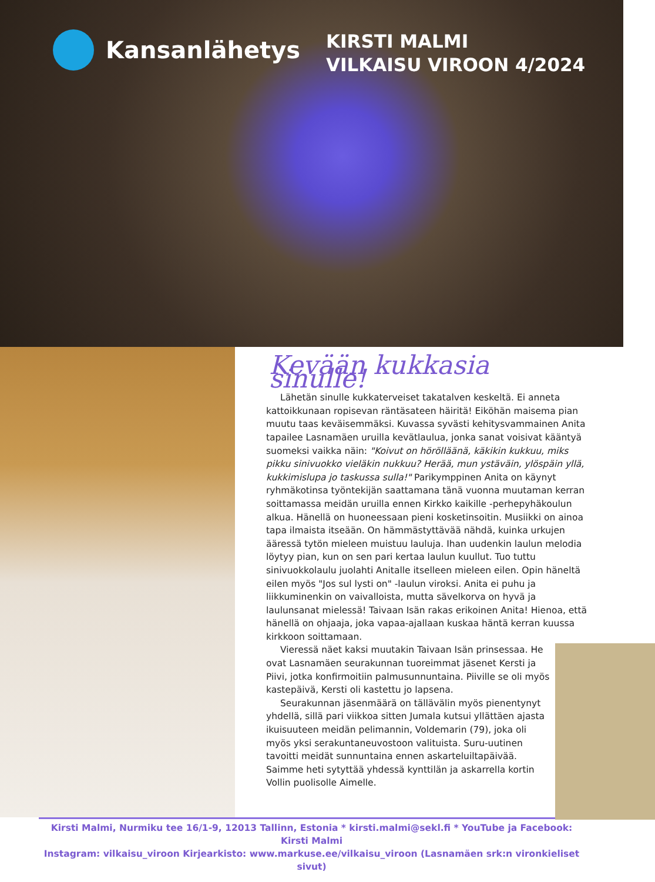Kansanlähetys
KIRSTI MALMI
VILKAISU VIROON 4/2024
Kevään kukkasia sinulle!
Lähetän sinulle kukkaterveiset takatalven keskeltä. Ei anneta kattoikkunaan ropisevan räntäsateen häiritä! Eiköhän maisema pian muutu taas keväisemmäksi. Kuvassa syvästi kehitysvammainen Anita tapailee Lasnamäen uruilla kevätlaulua, jonka sanat voisivat kääntyä suomeksi vaikka näin: "Koivut on hörölläänä, käkikin kukkuu, miks pikku sinivuokko vieläkin nukkuu? Herää, mun ystäväin, ylöspäin yllä, kukkimislupa jo taskussa sulla!" Parikymppinen Anita on käynyt ryhmäkotinsa työntekijän saattamana tänä vuonna muutaman kerran soittamassa meidän uruilla ennen Kirkko kaikille -perhepyhäkoulun alkua. Hänellä on huoneessaan pieni kosketinsoitin. Musiikki on ainoa tapa ilmaista itseään. On hämmästyttävää nähdä, kuinka urkujen ääressä tytön mieleen muistuu lauluja. Ihan uudenkin laulun melodia löytyy pian, kun on sen pari kertaa laulun kuullut. Tuo tuttu sinivuokkolaulu juolahti Anitalle itselleen mieleen eilen. Opin häneltä eilen myös "Jos sul lysti on" -laulun viroksi. Anita ei puhu ja liikkuminenkin on vaivalloista, mutta sävelkorva on hyvä ja laulunsanat mielessä! Taivaan Isän rakas erikoinen Anita! Hienoa, että hänellä on ohjaaja, joka vapaa-ajallaan kuskaa häntä kerran kuussa kirkkoon soittamaan.
Vieressä näet kaksi muutakin Taivaan Isän prinsessaa. He ovat Lasnamäen seurakunnan tuoreimmat jäsenet Kersti ja Piivi, jotka konfirmoitiin palmusunnuntaina. Piiville se oli myös kastepäivä, Kersti oli kastettu jo lapsena.
Seurakunnan jäsenmäärä on tällävälin myös pienentynyt yhdellä, sillä pari viikkoa sitten Jumala kutsui yllättäen ajasta ikuisuuteen meidän pelimannin, Voldemarin (79), joka oli myös yksi serakuntaneuvostoon valituista. Suru-uutinen tavoitti meidät sunnuntaina ennen askarteluiltapäivää. Saimme heti sytyttää yhdessä kynttilän ja askarrella kortin Vollin puolisolle Aimelle.
Kirsti Malmi, Nurmiku tee 16/1-9, 12013 Tallinn, Estonia * kirsti.malmi@sekl.fi * YouTube ja Facebook: Kirsti Malmi
Instagram: vilkaisu_viroon Kirjearkisto: www.markuse.ee/vilkaisu_viroon (Lasnamäen srk:n vironkieliset sivut)